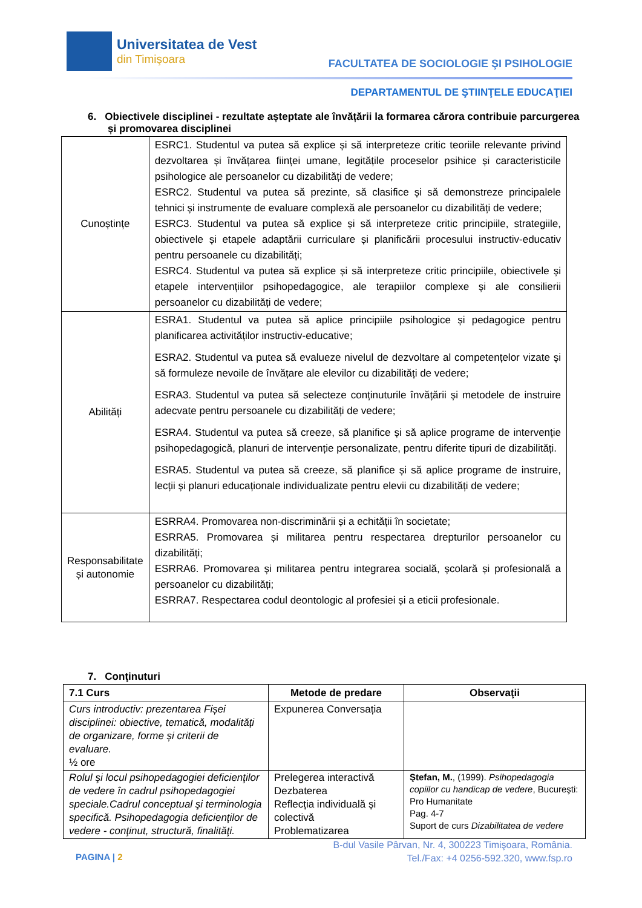Universitatea de Vest
din Timişoara
FACULTATEA DE SOCIOLOGIE ŞI PSIHOLOGIE
DEPARTAMENTUL DE ŞTIINŢELE EDUCAŢIEI
6. Obiectivele disciplinei - rezultate așteptate ale învățării la formarea cărora contribuie parcurgerea și promovarea disciplinei
| Cunoștințe | ESRC1. Studentul va putea să explice și să interpreteze critic teoriile relevante privind dezvoltarea și învățarea ființei umane, legitățile proceselor psihice și caracteristicile psihologice ale persoanelor cu dizabilități de vedere; ESRC2. Studentul va putea să prezinte, să clasifice și să demonstreze principalele tehnici și instrumente de evaluare complexă ale persoanelor cu dizabilități de vedere; ESRC3. Studentul va putea să explice și să interpreteze critic principiile, strategiile, obiectivele și etapele adaptării curriculare și planificării procesului instructiv-educativ pentru persoanele cu dizabilități; ESRC4. Studentul va putea să explice și să interpreteze critic principiile, obiectivele și etapele intervențiilor psihopedagogice, ale terapiilor complexe și ale consilierii persoanelor cu dizabilități de vedere; |
| Abilități | ESRA1. Studentul va putea să aplice principiile psihologice și pedagogice pentru planificarea activităților instructiv-educative; ESRA2. Studentul va putea să evalueze nivelul de dezvoltare al competențelor vizate și să formuleze nevoile de învățare ale elevilor cu dizabilități de vedere; ESRA3. Studentul va putea să selecteze conținuturile învățării și metodele de instruire adecvate pentru persoanele cu dizabilități de vedere; ESRA4. Studentul va putea să creeze, să planifice și să aplice programe de intervenție psihopedagogică, planuri de intervenție personalizate, pentru diferite tipuri de dizabilități. ESRA5. Studentul va putea să creeze, să planifice și să aplice programe de instruire, lecții și planuri educaționale individualizate pentru elevii cu dizabilități de vedere; |
| Responsabilitate și autonomie | ESRRA4. Promovarea non-discriminării și a echității în societate; ESRRA5. Promovarea și militarea pentru respectarea drepturilor persoanelor cu dizabilități; ESRRA6. Promovarea și militarea pentru integrarea socială, școlară și profesională a persoanelor cu dizabilități; ESRRA7. Respectarea codul deontologic al profesiei și a eticii profesionale. |
7. Conţinuturi
| 7.1 Curs | Metode de predare | Observaţii |
| --- | --- | --- |
| Curs introductiv: prezentarea Fișei disciplinei: obiective, tematică, modalități de organizare, forme și criterii de evaluare. ½ ore | Expunerea Conversația | |
| Rolul şi locul psihopedagogiei deficienţilor de vedere în cadrul psihopedagogiei speciale.Cadrul conceptual şi terminologia specifică. Psihopedagogia deficienţilor de vedere - conţinut, structură, finalităţi. | Prelegerea interactivă Dezbaterea Reflecția individuală și colectivă Problematizarea | Ştefan, M. , (1999). Psihopedagogia copiilor cu handicap de vedere , Bucureşti: Pro Humanitate Pag. 4-7 Suport de curs Dizabilitatea de vedere |
PAGINA | 2
B-dul Vasile Pârvan, Nr. 4, 300223 Timişoara, România.
Tel./Fax: +4 0256-592.320, www.fsp.ro